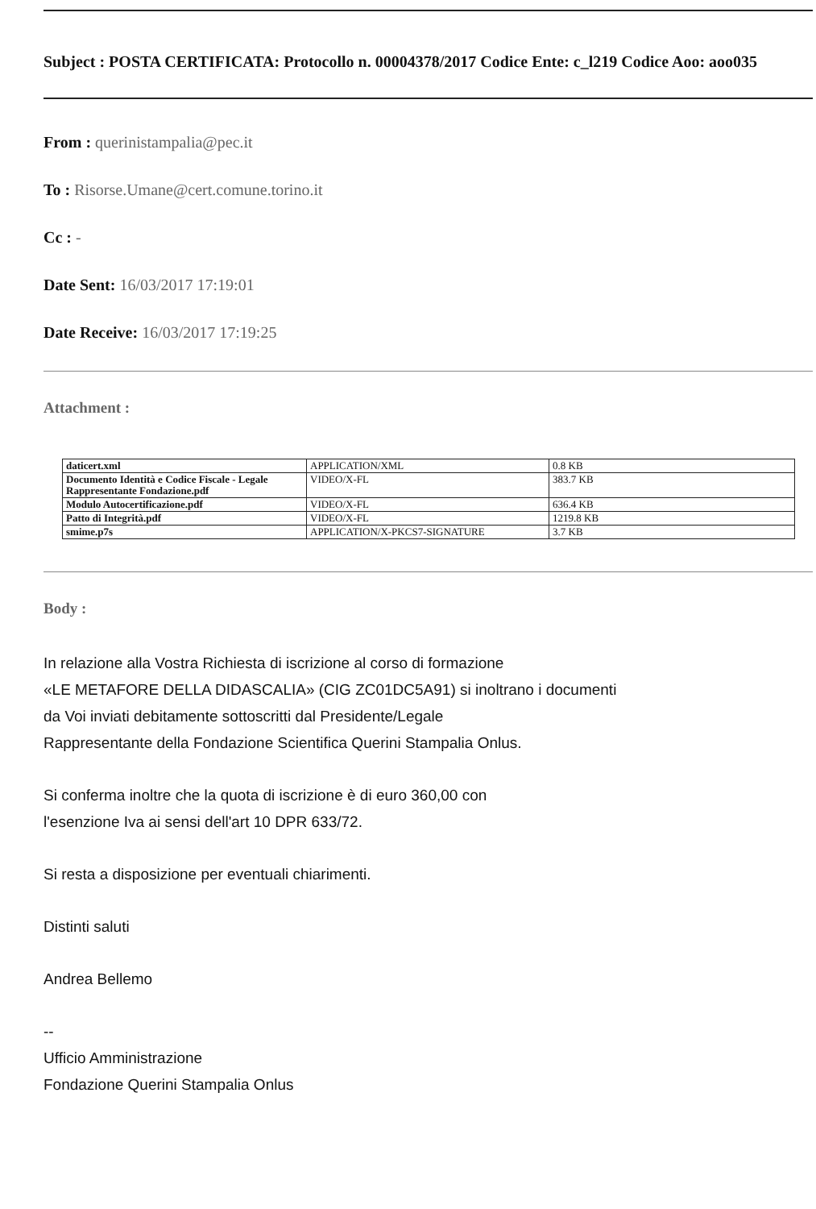Subject : POSTA CERTIFICATA: Protocollo n. 00004378/2017 Codice Ente: c_l219 Codice Aoo: aoo035
From : querinistampalia@pec.it
To : Risorse.Umane@cert.comune.torino.it
Cc : -
Date Sent: 16/03/2017 17:19:01
Date Receive: 16/03/2017 17:19:25
Attachment :
| daticert.xml | APPLICATION/XML | 0.8 KB |
| Documento Identità e Codice Fiscale - Legale Rappresentante Fondazione.pdf | VIDEO/X-FL | 383.7 KB |
| Modulo Autocertificazione.pdf | VIDEO/X-FL | 636.4 KB |
| Patto di Integrità.pdf | VIDEO/X-FL | 1219.8 KB |
| smime.p7s | APPLICATION/X-PKCS7-SIGNATURE | 3.7 KB |
Body :
In relazione alla Vostra Richiesta di iscrizione al corso di formazione
«LE METAFORE DELLA DIDASCALIA» (CIG ZC01DC5A91) si inoltrano i documenti
da Voi inviati debitamente sottoscritti dal Presidente/Legale
Rappresentante della Fondazione Scientifica Querini Stampalia Onlus.
Si conferma inoltre che la quota di iscrizione è di euro 360,00 con
l'esenzione Iva ai sensi dell'art 10 DPR 633/72.
Si resta a disposizione per eventuali chiarimenti.
Distinti saluti
Andrea Bellemo
--
Ufficio Amministrazione
Fondazione Querini Stampalia Onlus